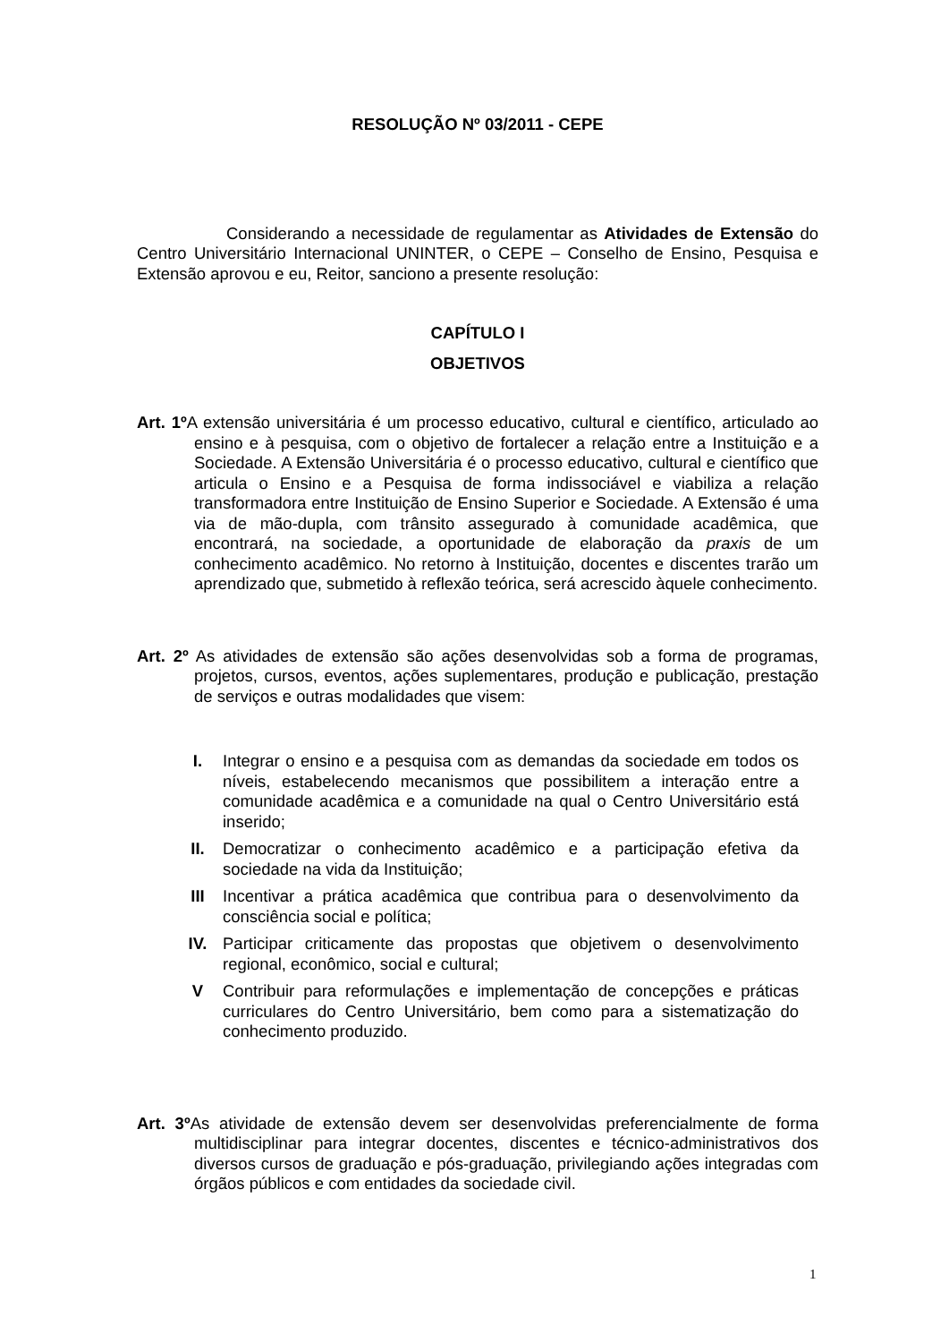RESOLUÇÃO Nº 03/2011 - CEPE
Considerando a necessidade de regulamentar as Atividades de Extensão do Centro Universitário Internacional UNINTER, o CEPE – Conselho de Ensino, Pesquisa e Extensão aprovou e eu, Reitor, sanciono a presente resolução:
CAPÍTULO I
OBJETIVOS
Art. 1º A extensão universitária é um processo educativo, cultural e científico, articulado ao ensino e à pesquisa, com o objetivo de fortalecer a relação entre a Instituição e a Sociedade. A Extensão Universitária é o processo educativo, cultural e científico que articula o Ensino e a Pesquisa de forma indissociável e viabiliza a relação transformadora entre Instituição de Ensino Superior e Sociedade. A Extensão é uma via de mão-dupla, com trânsito assegurado à comunidade acadêmica, que encontrará, na sociedade, a oportunidade de elaboração da praxis de um conhecimento acadêmico. No retorno à Instituição, docentes e discentes trarão um aprendizado que, submetido à reflexão teórica, será acrescido àquele conhecimento.
Art. 2º As atividades de extensão são ações desenvolvidas sob a forma de programas, projetos, cursos, eventos, ações suplementares, produção e publicação, prestação de serviços e outras modalidades que visem:
I. Integrar o ensino e a pesquisa com as demandas da sociedade em todos os níveis, estabelecendo mecanismos que possibilitem a interação entre a comunidade acadêmica e a comunidade na qual o Centro Universitário está inserido;
II. Democratizar o conhecimento acadêmico e a participação efetiva da sociedade na vida da Instituição;
III Incentivar a prática acadêmica que contribua para o desenvolvimento da consciência social e política;
IV. Participar criticamente das propostas que objetivem o desenvolvimento regional, econômico, social e cultural;
V Contribuir para reformulações e implementação de concepções e práticas curriculares do Centro Universitário, bem como para a sistematização do conhecimento produzido.
Art. 3º As atividade de extensão devem ser desenvolvidas preferencialmente de forma multidisciplinar para integrar docentes, discentes e técnico-administrativos dos diversos cursos de graduação e pós-graduação, privilegiando ações integradas com órgãos públicos e com entidades da sociedade civil.
1